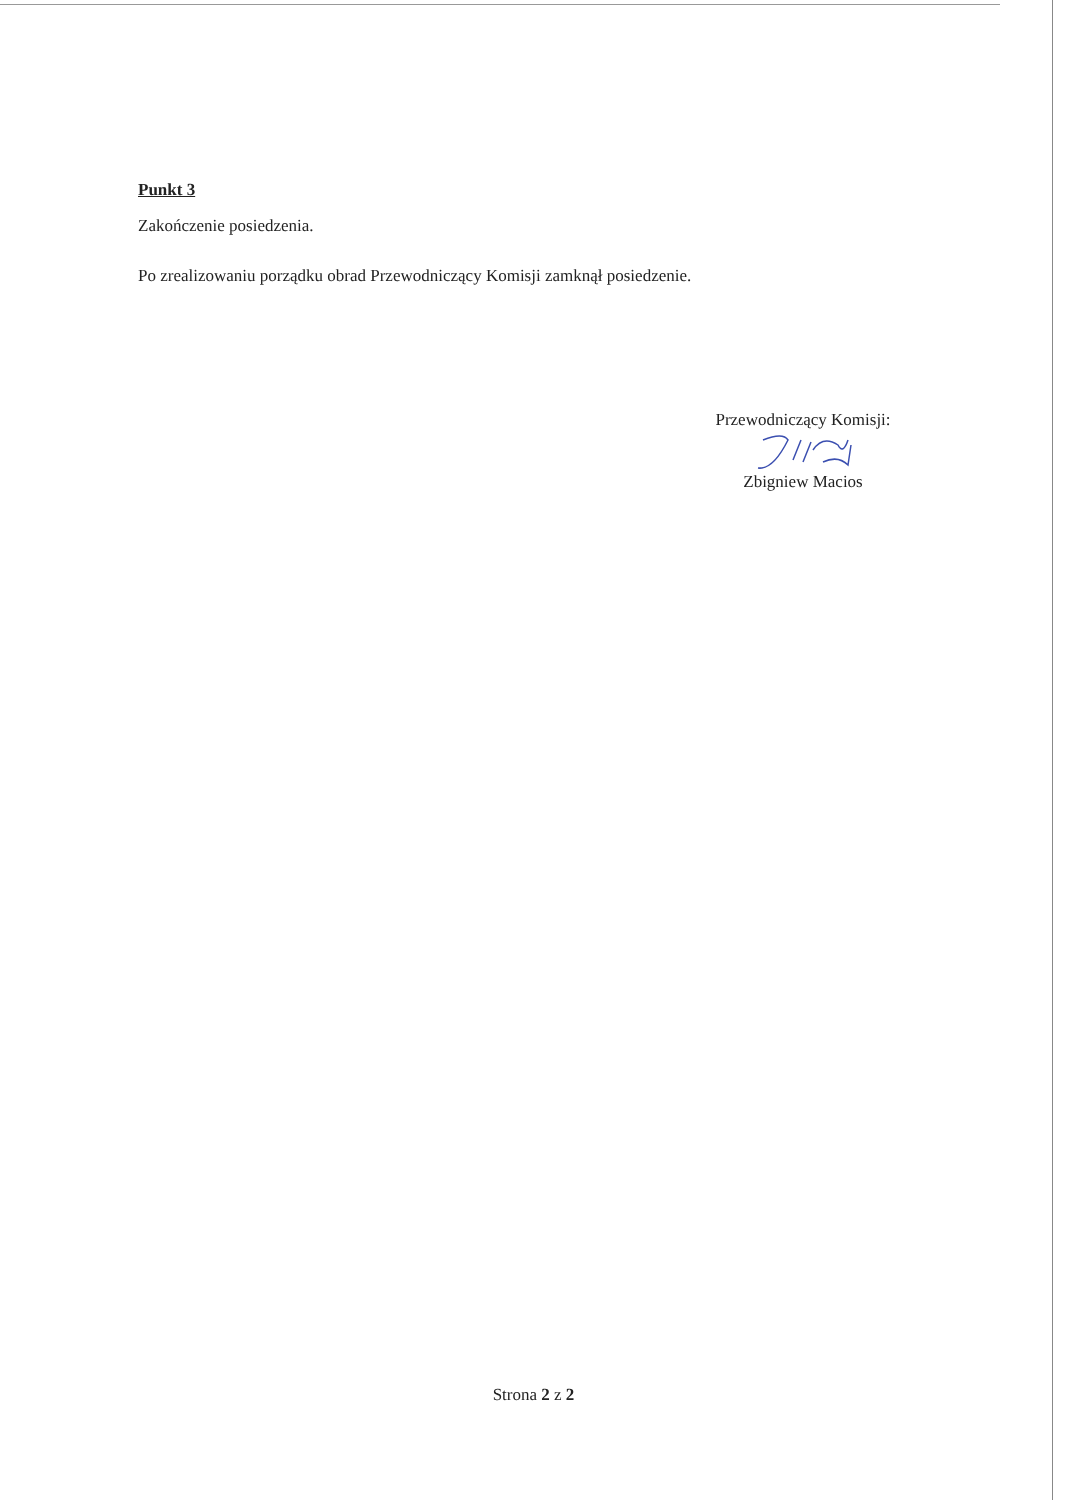Punkt 3
Zakończenie posiedzenia.
Po zrealizowaniu porządku obrad Przewodniczący Komisji zamknął posiedzenie.
Przewodniczący Komisji:
Zbigniew Macios
Strona 2 z 2